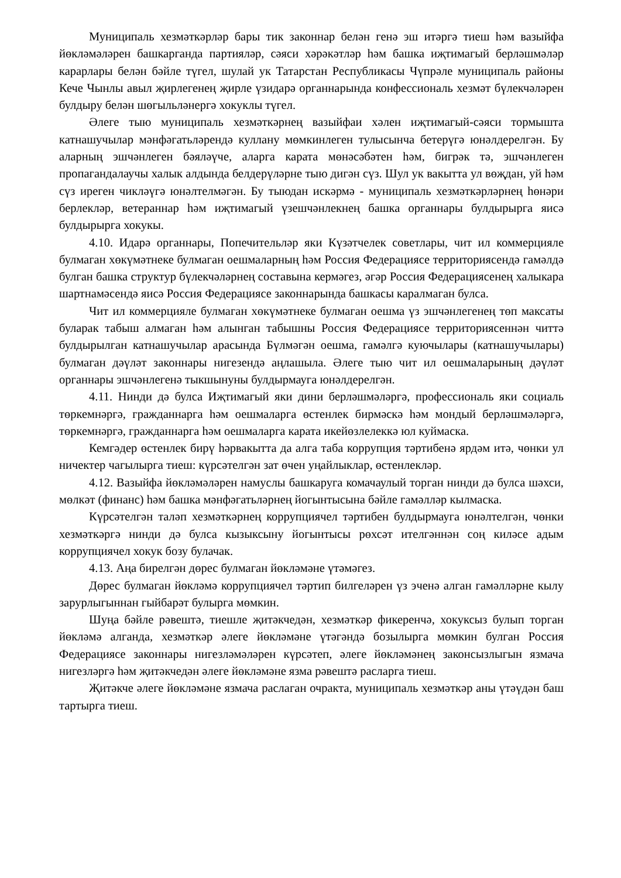Муниципаль хезмәткәрләр бары тик законнар белән генә эш итәргә тиеш һәм вазыйфа йөкләмәләрен башкарганда партияләр, сәяси хәрәкәтләр һәм башка иҗтимагый берләшмәләр карарлары белән бәйле түгел, шулай ук Татарстан Республикасы Чүпрәле муниципаль районы Кече Чынлы авыл җирлегенең җирле үзидарә органнарында конфессиональ хезмәт бүлекчәләрен булдыру белән шөгыльләнергә хокуклы түгел.
Әлеге тыю муниципаль хезмәткәрнең вазыйфаи хәлен иҗтимагый-сәяси тормышта катнашучылар мәнфәгатьләрендә куллану мөмкинлеген тулысынча бетерүгә юнәлдерелгән. Бу аларның эшчәнлеген бәяләүче, аларга карата мөнәсәбәтен һәм, бигрәк тә, эшчәнлеген пропагандалаучы халык алдында белдерүләрне тыю дигән сүз. Шул ук вакытта ул вөҗдан, уй һәм сүз иреген чикләүгә юнәлтелмәгән. Бу тыюдан искәрмә - муниципаль хезмәткәрләрнең һөнәри берлекләр, ветераннар һәм иҗтимагый үзешчәнлекнең башка органнары булдырырга яисә булдырырга хокукы.
4.10. Идарә органнары, Попечительләр яки Күзәтчелек советлары, чит ил коммерцияле булмаган хөкүмәтнеке булмаган оешмаларның һәм Россия Федерациясе территориясендә гамәлдә булган башка структур бүлекчәләрнең составына кермәгез, әгәр Россия Федерациясенең халыкара шартнамәсендә яисә Россия Федерациясе законнарында башкасы каралмаган булса.
Чит ил коммерцияле булмаган хөкүмәтнеке булмаган оешма үз эшчәнлегенең төп максаты буларак табыш алмаган һәм алынган табышны Россия Федерациясе территориясеннән читтә булдырылган катнашучылар арасында Бүлмәгән оешма, гамәлгә куючылары (катнашучылары) булмаган дәүләт законнары нигезендә аңлашыла. Әлеге тыю чит ил оешмаларының дәүләт органнары эшчәнлегенә тыкшынуны булдырмауга юнәлдерелгән.
4.11. Нинди дә булса Иҗтимагый яки дини берләшмәләргә, профессиональ яки социаль төркемнәргә, гражданнарга һәм оешмаларга өстенлек бирмәскә һәм мондый берләшмәләргә, төркемнәргә, гражданнарга һәм оешмаларга карата икейөзлелеккә юл куймаска.
Кемгәдер өстенлек бирү һәрвакытта да алга таба коррупция тәртибенә ярдәм итә, чөнки ул ничектер чагылырга тиеш: күрсәтелгән зат өчен уңайлыклар, өстенлекләр.
4.12. Вазыйфа йөкләмәләрен намуслы башкаруга комачаулый торган нинди дә булса шәхси, мөлкәт (финанс) һәм башка мәнфәгатьләрнең йогынтысына бәйле гамәлләр кылмаска.
Күрсәтелгән таләп хезмәткәрнең коррупциячел тәртибен булдырмауга юнәлтелгән, чөнки хезмәткәргә нинди дә булса кызыксыну йогынтысы рөхсәт ителгәннән соң киләсе адым коррупциячел хокук бозу булачак.
4.13. Аңа бирелгән дөрес булмаган йөкләмәне үтәмәгез.
Дөрес булмаган йөкләмә коррупциячел тәртип билгеләрен үз эченә алган гамәлләрне кылу зарурлыгыннан гыйбарәт булырга мөмкин.
Шуңа бәйле рәвештә, тиешле җитәкчедән, хезмәткәр фикеренчә, хокуксыз булып торган йөкләмә алганда, хезмәткәр әлеге йөкләмәне үтәгәндә бозылырга мөмкин булган Россия Федерациясе законнары нигезләмәләрен күрсәтеп, әлеге йөкләмәнең законсызлыгын язмача нигезләргә һәм җитәкчедән әлеге йөкләмәне язма рәвештә расларга тиеш.
Җитәкче әлеге йөкләмәне язмача раслаган очракта, муниципаль хезмәткәр аны үтәүдән баш тартырга тиеш.